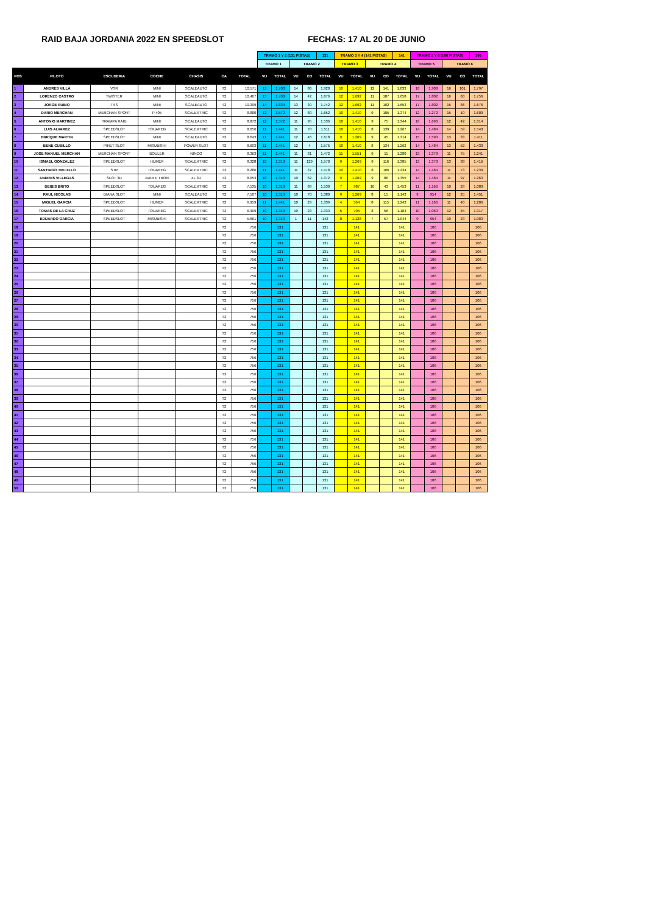RAID BAJA JORDANIA 2022 EN SPEEDSLOT FECHAS: 17 AL 20 DE JUNIO
| | | | | | | | TRAMO 1 Y 2 (131 PISTAS) | | | | 131 | TRAMO 3 Y 4 (141 PISTAS) | | | | 141 | TRAMO 5 Y 6 (106 PISTAS) | | | | 106 |
| | | | | | | | TRAMO 1 | | TRAMO 2 | | | TRAMO 3 | | TRAMO 4 | | | TRAMO 5 | | TRAMO 6 | | |
| POS | PILOTO | ESCUDERIA | COCHE | CHASIS | CA | TOTAL | VU | TOTAL | VU | CO | TOTAL | VU | TOTAL | VU | CO | TOTAL | VU | TOTAL | VU | CO | TOTAL |
| 1 | ANDRES VILLA | VSR | MINI | SCALEAUTO | T2 | 10.571 | 13 | 1.703 | 14 | 86 | 1.920 | 10 | 1.410 | 12 | 141 | 1.833 | 18 | 1.908 | 16 | 101 | 1.797 |
| 2 | LORENZO CASTRO | TWISTER | MINI | SCALEAUTO | T2 | 10.467 | 13 | 1.703 | 14 | 42 | 1.876 | 12 | 1.692 | 11 | 107 | 1.658 | 17 | 1.802 | 16 | 60 | 1.756 |
| 3 | JORGE RUBIO | TRS | MINI | SCALEAUTO | T2 | 10.399 | 14 | 1.834 | 13 | 39 | 1.742 | 12 | 1.692 | 11 | 102 | 1.653 | 17 | 1.802 | 15 | 86 | 1.676 |
| 4 | DARIO MERCHAN | MERCHAN SPORT | P 405 | SCALEXTRIC | T2 | 8.880 | 12 | 1.572 | 12 | 80 | 1.652 | 10 | 1.410 | 9 | 105 | 1.374 | 12 | 1.272 | 15 | 10 | 1.600 |
| 5 | ANTONIO MARTINEZ | TRAMPA RAID | MINI | SCALEAUTO | T2 | 8.872 | 12 | 1.572 | 11 | 95 | 1.536 | 10 | 1.410 | 9 | 75 | 1.344 | 16 | 1.696 | 12 | 42 | 1.314 |
| 6 | LUIS ALVAREZ | SPEEDSLOT | TOUAREG | SCALEXTRIC | T2 | 8.656 | 11 | 1.441 | 11 | 70 | 1.511 | 10 | 1.410 | 8 | 139 | 1.267 | 14 | 1.484 | 14 | 59 | 1.543 |
| 7 | ENRIQUE MARTIN | SPEEDSLOT | MINI | SCALEAUTO | T2 | 8.643 | 11 | 1.441 | 12 | 46 | 1.618 | 9 | 1.269 | 9 | 45 | 1.314 | 15 | 1.590 | 13 | 33 | 1.411 |
| 8 | BENE CUBILLO | PIRET SLOT | MISUBISHI | POWER SLOT | T2 | 8.603 | 11 | 1.441 | 12 | 4 | 1.576 | 10 | 1.410 | 8 | 134 | 1.262 | 14 | 1.484 | 13 | 52 | 1.430 |
| 9 | JOSE MANUEL MERCHAN | MERCHAN SPORT | BOULER | NINCO | T2 | 8.363 | 11 | 1.441 | 11 | 31 | 1.472 | 11 | 1.551 | 9 | 11 | 1.280 | 13 | 1.378 | 11 | 75 | 1.241 |
| 10 | ISMAEL GONZALEZ | SPEEDSLOT | HUMER | SCALEXTRIC | T2 | 8.328 | 10 | 1.310 | 11 | 129 | 1.570 | 9 | 1.269 | 9 | 116 | 1.385 | 13 | 1.378 | 13 | 38 | 1.416 |
| 11 | SANTIAGO TRUJILLO | STR | TOUAREG | SCALEXTRIC | T2 | 8.286 | 11 | 1.441 | 11 | 37 | 1.478 | 10 | 1.410 | 8 | 106 | 1.234 | 14 | 1.484 | 11 | 73 | 1.239 |
| 12 | ANDRES VILLEGAS | SLOT 3D | AUDI E TRON | XL 3D | T2 | 8.053 | 10 | 1.310 | 10 | 62 | 1.372 | 9 | 1.269 | 9 | 86 | 1.355 | 14 | 1.484 | 11 | 97 | 1.263 |
| 13 | DEIBIS BRITO | SPEEDSLOT | TOUAREG | SCALEXTRIC | T2 | 7.535 | 10 | 1.310 | 11 | 89 | 1.530 | 7 | 987 | 10 | 43 | 1.453 | 11 | 1.166 | 10 | 29 | 1.089 |
| 14 | RAUL NICOLAS | DIANA SLOT | MINI | SCALEAUTO | T2 | 7.507 | 10 | 1.310 | 10 | 70 | 1.380 | 9 | 1.269 | 8 | 15 | 1.143 | 9 | 954 | 12 | 25 | 1.451 |
| 15 | MIGUEL GARCIA | SPEEDSLOT | HUMER | SCALEXTRIC | T2 | 6.959 | 11 | 1.441 | 10 | 29 | 1.339 | 4 | 564 | 8 | 115 | 1.243 | 11 | 1.166 | 11 | 40 | 1.206 |
| 16 | TOMAS DE LA CRUZ | SPEEDSLOT | TOUAREG | SCALEXTRIC | T2 | 6.909 | 10 | 1.310 | 10 | 23 | 1.333 | 5 | 705 | 8 | 56 | 1.184 | 10 | 1.060 | 12 | 45 | 1.317 |
| 17 | EDUARDO GARCIA | SPEEDSLOT | MISUBISHI | SCALEXTRIC | T2 | 5.661 | 10 | 1.310 | 1 | 11 | 142 | 8 | 1.128 | 7 | 57 | 1.044 | 9 | 954 | 10 | 23 | 1.083 |
| 18 | | | | | T2 | 756 | | 131 | | | 131 | | 141 | | | 141 | | 106 | | | 106 |
| 19 | | | | | T2 | 756 | | 131 | | | 131 | | 141 | | | 141 | | 106 | | | 106 |
| 20 | | | | | T2 | 756 | | 131 | | | 131 | | 141 | | | 141 | | 106 | | | 106 |
| 21 | | | | | T2 | 756 | | 131 | | | 131 | | 141 | | | 141 | | 106 | | | 106 |
| 22 | | | | | T2 | 756 | | 131 | | | 131 | | 141 | | | 141 | | 106 | | | 106 |
| 23 | | | | | T2 | 756 | | 131 | | | 131 | | 141 | | | 141 | | 106 | | | 106 |
| 24 | | | | | T2 | 756 | | 131 | | | 131 | | 141 | | | 141 | | 106 | | | 106 |
| 25 | | | | | T2 | 756 | | 131 | | | 131 | | 141 | | | 141 | | 106 | | | 106 |
| 26 | | | | | T2 | 756 | | 131 | | | 131 | | 141 | | | 141 | | 106 | | | 106 |
| 27 | | | | | T2 | 756 | | 131 | | | 131 | | 141 | | | 141 | | 106 | | | 106 |
| 28 | | | | | T2 | 756 | | 131 | | | 131 | | 141 | | | 141 | | 106 | | | 106 |
| 29 | | | | | T2 | 756 | | 131 | | | 131 | | 141 | | | 141 | | 106 | | | 106 |
| 30 | | | | | T2 | 756 | | 131 | | | 131 | | 141 | | | 141 | | 106 | | | 106 |
| 31 | | | | | T2 | 756 | | 131 | | | 131 | | 141 | | | 141 | | 106 | | | 106 |
| 32 | | | | | T2 | 756 | | 131 | | | 131 | | 141 | | | 141 | | 106 | | | 106 |
| 33 | | | | | T2 | 756 | | 131 | | | 131 | | 141 | | | 141 | | 106 | | | 106 |
| 34 | | | | | T2 | 756 | | 131 | | | 131 | | 141 | | | 141 | | 106 | | | 106 |
| 35 | | | | | T2 | 756 | | 131 | | | 131 | | 141 | | | 141 | | 106 | | | 106 |
| 36 | | | | | T2 | 756 | | 131 | | | 131 | | 141 | | | 141 | | 106 | | | 106 |
| 37 | | | | | T2 | 756 | | 131 | | | 131 | | 141 | | | 141 | | 106 | | | 106 |
| 38 | | | | | T2 | 756 | | 131 | | | 131 | | 141 | | | 141 | | 106 | | | 106 |
| 39 | | | | | T2 | 756 | | 131 | | | 131 | | 141 | | | 141 | | 106 | | | 106 |
| 40 | | | | | T2 | 756 | | 131 | | | 131 | | 141 | | | 141 | | 106 | | | 106 |
| 41 | | | | | T2 | 756 | | 131 | | | 131 | | 141 | | | 141 | | 106 | | | 106 |
| 42 | | | | | T2 | 756 | | 131 | | | 131 | | 141 | | | 141 | | 106 | | | 106 |
| 43 | | | | | T2 | 756 | | 131 | | | 131 | | 141 | | | 141 | | 106 | | | 106 |
| 44 | | | | | T2 | 756 | | 131 | | | 131 | | 141 | | | 141 | | 106 | | | 106 |
| 45 | | | | | T2 | 756 | | 131 | | | 131 | | 141 | | | 141 | | 106 | | | 106 |
| 46 | | | | | T2 | 756 | | 131 | | | 131 | | 141 | | | 141 | | 106 | | | 106 |
| 47 | | | | | T2 | 756 | | 131 | | | 131 | | 141 | | | 141 | | 106 | | | 106 |
| 48 | | | | | T2 | 756 | | 131 | | | 131 | | 141 | | | 141 | | 106 | | | 106 |
| 49 | | | | | T2 | 756 | | 131 | | | 131 | | 141 | | | 141 | | 106 | | | 106 |
| 50 | | | | | T2 | 756 | | 131 | | | 131 | | 141 | | | 141 | | 106 | | | 106 |